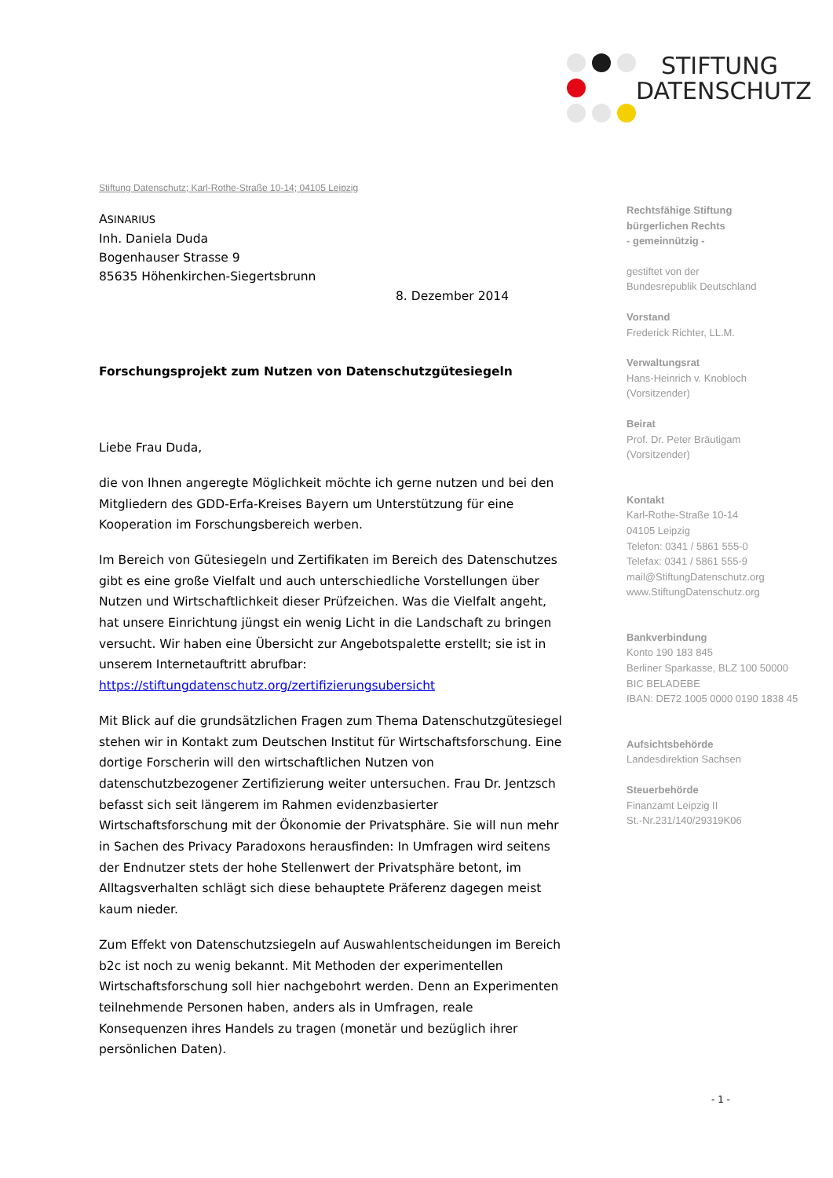STIFTUNG
DATENSCHUTZ
Stiftung Datenschutz; Karl-Rothe-Straße 10-14; 04105 Leipzig
ASINARIUS
Inh. Daniela Duda
Bogenhauser Strasse 9
85635 Höhenkirchen-Siegertsbrunn
8. Dezember 2014
Forschungsprojekt zum Nutzen von Datenschutzgütesiegeln
Liebe Frau Duda,
die von Ihnen angeregte Möglichkeit möchte ich gerne nutzen und bei den Mitgliedern des GDD-Erfa-Kreises Bayern um Unterstützung für eine Kooperation im Forschungsbereich werben.
Im Bereich von Gütesiegeln und Zertifikaten im Bereich des Datenschutzes gibt es eine große Vielfalt und auch unterschiedliche Vorstellungen über Nutzen und Wirtschaftlichkeit dieser Prüfzeichen. Was die Vielfalt angeht, hat unsere Einrichtung jüngst ein wenig Licht in die Landschaft zu bringen versucht. Wir haben eine Übersicht zur Angebotspalette erstellt; sie ist in unserem Internetauftritt abrufbar:
https://stiftungdatenschutz.org/zertifizierungsubersicht
Mit Blick auf die grundsätzlichen Fragen zum Thema Datenschutzgütesiegel stehen wir in Kontakt zum Deutschen Institut für Wirtschaftsforschung. Eine dortige Forscherin will den wirtschaftlichen Nutzen von datenschutzbezogener Zertifizierung weiter untersuchen. Frau Dr. Jentzsch befasst sich seit längerem im Rahmen evidenzbasierter Wirtschaftsforschung mit der Ökonomie der Privatsphäre. Sie will nun mehr in Sachen des Privacy Paradoxons herausfinden: In Umfragen wird seitens der Endnutzer stets der hohe Stellenwert der Privatsphäre betont, im Alltagsverhalten schlägt sich diese behauptete Präferenz dagegen meist kaum nieder.
Zum Effekt von Datenschutzsiegeln auf Auswahlentscheidungen im Bereich b2c ist noch zu wenig bekannt. Mit Methoden der experimentellen Wirtschaftsforschung soll hier nachgebohrt werden. Denn an Experimenten teilnehmende Personen haben, anders als in Umfragen, reale Konsequenzen ihres Handels zu tragen (monetär und bezüglich ihrer persönlichen Daten).
Rechtsfähige Stiftung
bürgerlichen Rechts
- gemeinnützig -
gestiftet von der
Bundesrepublik Deutschland
Vorstand
Frederick Richter, LL.M.
Verwaltungsrat
Hans-Heinrich v. Knobloch
(Vorsitzender)
Beirat
Prof. Dr. Peter Bräutigam
(Vorsitzender)
Kontakt
Karl-Rothe-Straße 10-14
04105 Leipzig
Telefon: 0341 / 5861 555-0
Telefax: 0341 / 5861 555-9
mail@StiftungDatenschutz.org
www.StiftungDatenschutz.org
Bankverbindung
Konto 190 183 845
Berliner Sparkasse, BLZ 100 50000
BIC BELADEBE
IBAN: DE72 1005 0000 0190 1838 45
Aufsichtsbehörde
Landesdirektion Sachsen
Steuerbehörde
Finanzamt Leipzig II
St.-Nr.231/140/29319K06
- 1 -